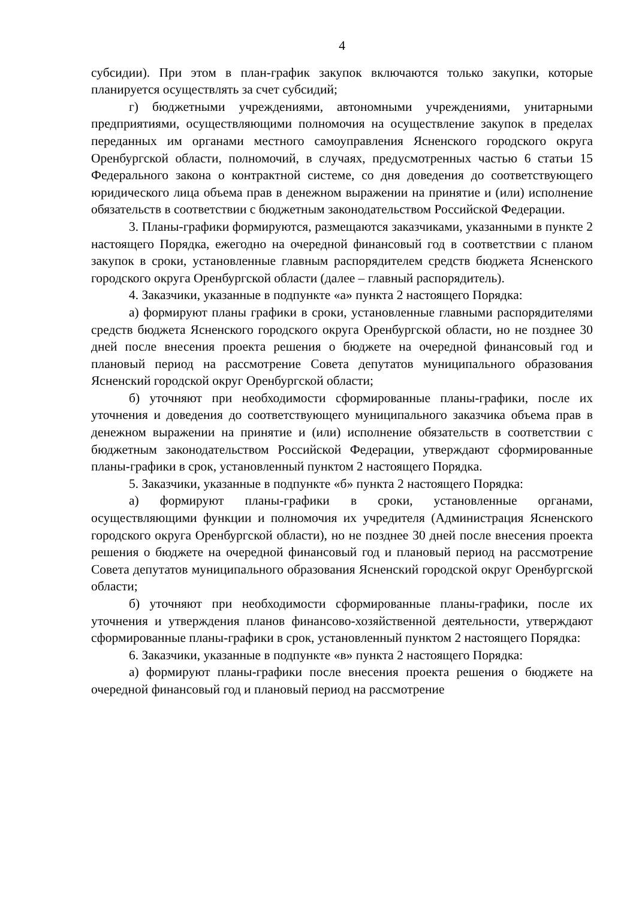4
субсидии). При этом в план-график закупок включаются только закупки, которые планируется осуществлять за счет субсидий;
г) бюджетными учреждениями, автономными учреждениями, унитарными предприятиями, осуществляющими полномочия на осуществление закупок в пределах переданных им органами местного самоуправления Ясненского городского округа Оренбургской области, полномочий, в случаях, предусмотренных частью 6 статьи 15 Федерального закона о контрактной системе, со дня доведения до соответствующего юридического лица объема прав в денежном выражении на принятие и (или) исполнение обязательств в соответствии с бюджетным законодательством Российской Федерации.
3. Планы-графики формируются, размещаются заказчиками, указанными в пункте 2 настоящего Порядка, ежегодно на очередной финансовый год в соответствии с планом закупок в сроки, установленные главным распорядителем средств бюджета Ясненского городского округа Оренбургской области (далее – главный распорядитель).
4. Заказчики, указанные в подпункте «а» пункта 2 настоящего Порядка:
а) формируют планы графики в сроки, установленные главными распорядителями средств бюджета Ясненского городского округа Оренбургской области, но не позднее 30 дней после внесения проекта решения о бюджете на очередной финансовый год и плановый период на рассмотрение Совета депутатов муниципального образования Ясненский городской округ Оренбургской области;
б) уточняют при необходимости сформированные планы-графики, после их уточнения и доведения до соответствующего муниципального заказчика объема прав в денежном выражении на принятие и (или) исполнение обязательств в соответствии с бюджетным законодательством Российской Федерации, утверждают сформированные планы-графики в срок, установленный пунктом 2 настоящего Порядка.
5. Заказчики, указанные в подпункте «б» пункта 2 настоящего Порядка:
а) формируют планы-графики в сроки, установленные органами, осуществляющими функции и полномочия их учредителя (Администрация Ясненского городского округа Оренбургской области), но не позднее 30 дней после внесения проекта решения о бюджете на очередной финансовый год и плановый период на рассмотрение Совета депутатов муниципального образования Ясненский городской округ Оренбургской области;
б) уточняют при необходимости сформированные планы-графики, после их уточнения и утверждения планов финансово-хозяйственной деятельности, утверждают сформированные планы-графики в срок, установленный пунктом 2 настоящего Порядка:
6. Заказчики, указанные в подпункте «в» пункта 2 настоящего Порядка:
а) формируют планы-графики после внесения проекта решения о бюджете на очередной финансовый год и плановый период на рассмотрение